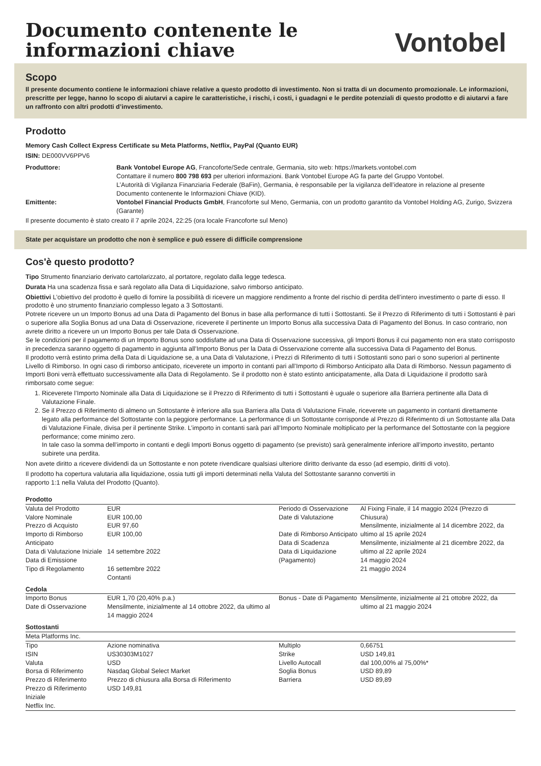Documento contenente le
informazioni chiave
Vontobel
Scopo
Il presente documento contiene le informazioni chiave relative a questo prodotto di investimento. Non si tratta di un documento promozionale. Le informazioni, prescritte per legge, hanno lo scopo di aiutarvi a capire le caratteristiche, i rischi, i costi, i guadagni e le perdite potenziali di questo prodotto e di aiutarvi a fare un raffronto con altri prodotti d’investimento.
Prodotto
Memory Cash Collect Express Certificate su Meta Platforms, Netflix, PayPal (Quanto EUR)
ISIN: DE000VV6PPV6
| Produttore: | Bank Vontobel Europe AG , Francoforte/Sede centrale, Germania, sito web: https://markets.vontobel.com Contattare il numero 800 798 693 per ulteriori informazioni. Bank Vontobel Europe AG fa parte del Gruppo Vontobel. L’Autorità di Vigilanza Finanziaria Federale (BaFin), Germania, è responsabile per la vigilanza dell’ideatore in relazione al presente Documento contenente le Informazioni Chiave (KID). |
| Emittente: | Vontobel Financial Products GmbH , Francoforte sul Meno, Germania, con un prodotto garantito da Vontobel Holding AG, Zurigo, Svizzera (Garante) |
Il presente documento è stato creato il 7 aprile 2024, 22:25 (ora locale Francoforte sul Meno)
State per acquistare un prodotto che non è semplice e può essere di difficile comprensione
Cos'è questo prodotto?
Tipo Strumento finanziario derivato cartolarizzato, al portatore, regolato dalla legge tedesca.
Durata Ha una scadenza fissa e sarà regolato alla Data di Liquidazione, salvo rimborso anticipato.
Obiettivi L’obiettivo del prodotto è quello di fornire la possibilità di ricevere un maggiore rendimento a fronte del rischio di perdita dell’intero investimento o parte di esso. Il prodotto è uno strumento finanziario complesso legato a 3 Sottostanti.
Potrete ricevere un un Importo Bonus ad una Data di Pagamento del Bonus in base alla performance di tutti i Sottostanti. Se il Prezzo di Riferimento di tutti i Sottostanti è pari o superiore alla Soglia Bonus ad una Data di Osservazione, riceverete il pertinente un Importo Bonus alla successiva Data di Pagamento del Bonus. In caso contrario, non avrete diritto a ricevere un un Importo Bonus per tale Data di Osservazione.
Se le condizioni per il pagamento di un Importo Bonus sono soddisfatte ad una Data di Osservazione successiva, gli Importi Bonus il cui pagamento non era stato corrisposto in precedenza saranno oggetto di pagamento in aggiunta all’Importo Bonus per la Data di Osservazione corrente alla successiva Data di Pagamento del Bonus.
Il prodotto verrà estinto prima della Data di Liquidazione se, a una Data di Valutazione, i Prezzi di Riferimento di tutti i Sottostanti sono pari o sono superiori al pertinente Livello di Rimborso. In ogni caso di rimborso anticipato, riceverete un importo in contanti pari all’Importo di Rimborso Anticipato alla Data di Rimborso. Nessun pagamento di Importi Boni verrà effettuato successivamente alla Data di Regolamento. Se il prodotto non è stato estinto anticipatamente, alla Data di Liquidazione il prodotto sarà rimborsato come segue:
1. Riceverete l’Importo Nominale alla Data di Liquidazione se il Prezzo di Riferimento di tutti i Sottostanti è uguale o superiore alla Barriera pertinente alla Data di Valutazione Finale.
2. Se il Prezzo di Riferimento di almeno un Sottostante è inferiore alla sua Barriera alla Data di Valutazione Finale, riceverete un pagamento in contanti direttamente legato alla performance del Sottostante con la peggiore performance. La performance di un Sottostante corrisponde al Prezzo di Riferimento di un Sottostante alla Data di Valutazione Finale, divisa per il pertinente Strike. L’importo in contanti sarà pari all’Importo Nominale moltiplicato per la performance del Sottostante con la peggiore performance; come minimo zero.
In tale caso la somma dell’importo in contanti e degli Importi Bonus oggetto di pagamento (se previsto) sarà generalmente inferiore all’importo investito, pertanto subirete una perdita.
Non avete diritto a ricevere dividendi da un Sottostante e non potete rivendicare qualsiasi ulteriore diritto derivante da esso (ad esempio, diritti di voto).
Il prodotto ha copertura valutaria alla liquidazione, ossia tutti gli importi determinati nella Valuta del Sottostante saranno convertiti in
rapporto 1:1 nella Valuta del Prodotto (Quanto).
| Prodotto | | | |
| Valuta del Prodotto Valore Nominale Prezzo di Acquisto Importo di Rimborso Anticipato Data di Valutazione Iniziale Data di Emissione Tipo di Regolamento | EUR EUR 100,00 EUR 97,60 EUR 100,00 14 settembre 2022 16 settembre 2022 Contanti | Periodo di Osservazione Date di Valutazione Date di Rimborso Anticipato Data di Scadenza Data di Liquidazione (Pagamento) | Al Fixing Finale, il 14 maggio 2024 (Prezzo di Chiusura) Mensilmente, inizialmente al 14 dicembre 2022, da ultimo al 15 aprile 2024 Mensilmente, inizialmente al 21 dicembre 2022, da ultimo al 22 aprile 2024 14 maggio 2024 21 maggio 2024 |
| Cedola | | | |
| Importo Bonus Date di Osservazione | EUR 1,70 (20,40% p.a.) Mensilmente, inizialmente al 14 ottobre 2022, da ultimo al 14 maggio 2024 | Bonus - Date di Pagamento | Mensilmente, inizialmente al 21 ottobre 2022, da ultimo al 21 maggio 2024 |
| Sottostanti | | | |
| Meta Platforms Inc. | | | |
| Tipo ISIN Valuta Borsa di Riferimento Prezzo di Riferimento Prezzo di Riferimento Iniziale | Azione nominativa US30303M1027 USD Nasdaq Global Select Market Prezzo di chiusura alla Borsa di Riferimento USD 149,81 | Multiplo Strike Livello Autocall Soglia Bonus Barriera | 0,66751 USD 149,81 dal 100,00% al 75,00%* USD 89,89 USD 89,89 |
| Netflix Inc. | | | |